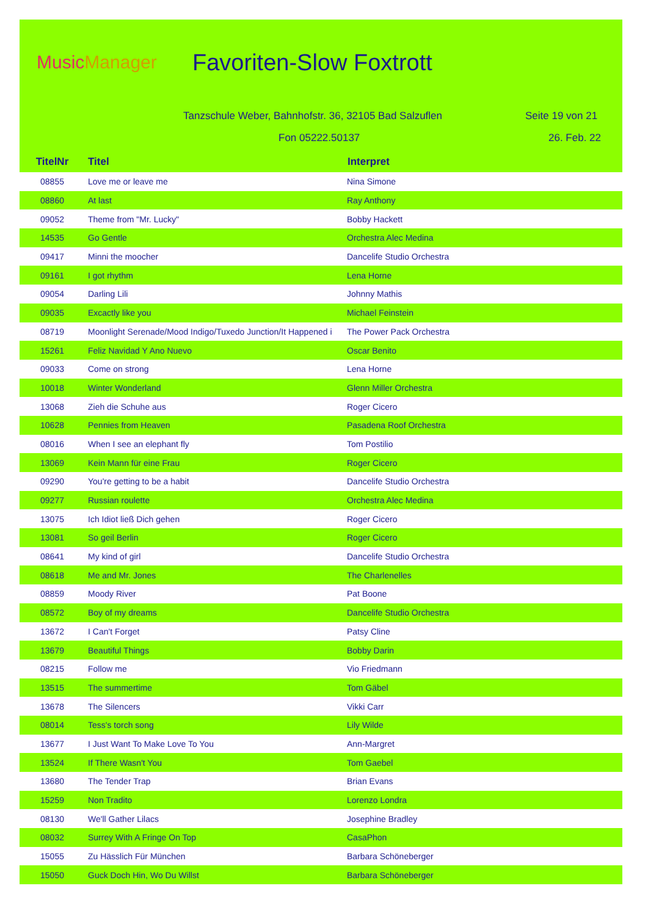Music Manager
Favoriten-Slow Foxtrott
Tanzschule Weber, Bahnhofstr. 36, 32105 Bad Salzuflen Seite 19 von 21
Fon 05222.50137 26. Feb. 22
| TitelNr | Titel | Interpret |
| --- | --- | --- |
| 08855 | Love me or leave me | Nina Simone |
| 08860 | At last | Ray Anthony |
| 09052 | Theme from "Mr. Lucky" | Bobby Hackett |
| 14535 | Go Gentle | Orchestra Alec Medina |
| 09417 | Minni the moocher | Dancelife Studio Orchestra |
| 09161 | I got rhythm | Lena Horne |
| 09054 | Darling Lili | Johnny Mathis |
| 09035 | Excactly like you | Michael Feinstein |
| 08719 | Moonlight Serenade/Mood Indigo/Tuxedo Junction/It Happened i | The Power Pack Orchestra |
| 15261 | Feliz Navidad Y Ano Nuevo | Oscar Benito |
| 09033 | Come on strong | Lena Horne |
| 10018 | Winter Wonderland | Glenn Miller Orchestra |
| 13068 | Zieh die Schuhe aus | Roger Cicero |
| 10628 | Pennies from Heaven | Pasadena Roof Orchestra |
| 08016 | When I see an elephant fly | Tom Postilio |
| 13069 | Kein Mann für eine Frau | Roger Cicero |
| 09290 | You're getting to be a habit | Dancelife Studio Orchestra |
| 09277 | Russian roulette | Orchestra Alec Medina |
| 13075 | Ich Idiot ließ Dich gehen | Roger Cicero |
| 13081 | So geil Berlin | Roger Cicero |
| 08641 | My kind of girl | Dancelife Studio Orchestra |
| 08618 | Me and Mr. Jones | The Charlenelles |
| 08859 | Moody River | Pat Boone |
| 08572 | Boy of my dreams | Dancelife Studio Orchestra |
| 13672 | I Can't Forget | Patsy Cline |
| 13679 | Beautiful Things | Bobby Darin |
| 08215 | Follow me | Vio Friedmann |
| 13515 | The summertime | Tom Gäbel |
| 13678 | The Silencers | Vikki Carr |
| 08014 | Tess's torch song | Lily Wilde |
| 13677 | I Just Want To Make Love To You | Ann-Margret |
| 13524 | If There Wasn't You | Tom Gaebel |
| 13680 | The Tender Trap | Brian Evans |
| 15259 | Non Tradito | Lorenzo Londra |
| 08130 | We'll Gather Lilacs | Josephine Bradley |
| 08032 | Surrey With A Fringe On Top | CasaPhon |
| 15055 | Zu Hässlich Für München | Barbara Schöneberger |
| 15050 | Guck Doch Hin, Wo Du Willst | Barbara Schöneberger |